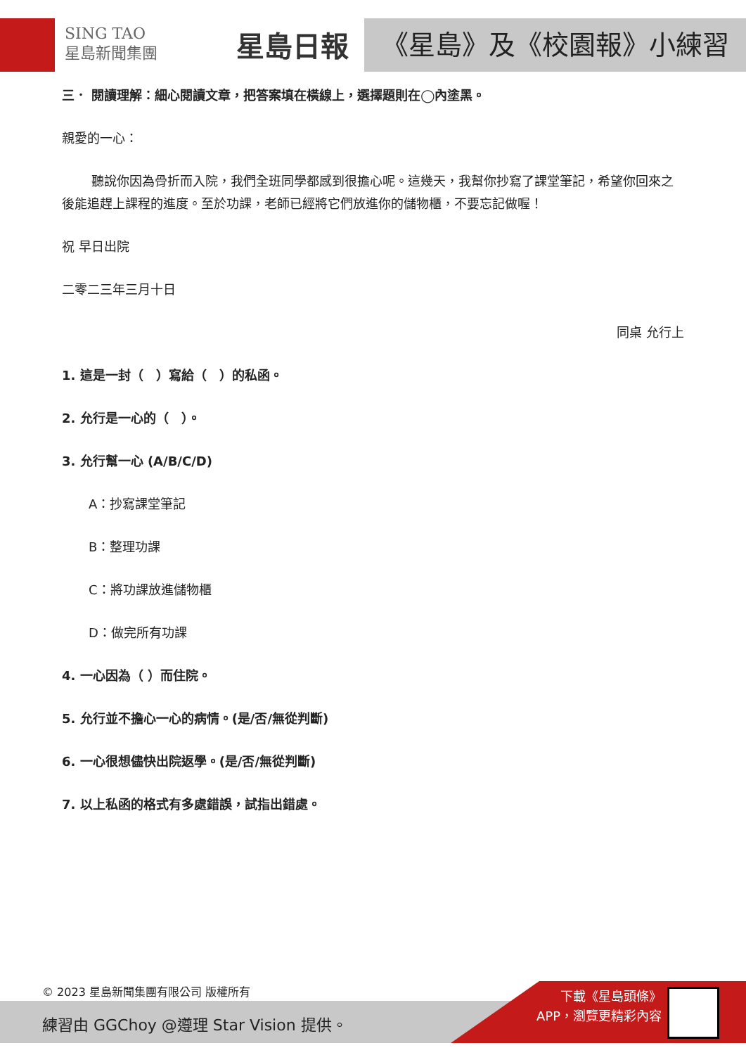SING TAO
星島新聞集團
星島日報 《星島》及《校園報》小練習
三． 閱讀理解：細心閱讀文章，把答案填在橫線上，選擇題則在◯內塗黑。
親愛的一心：
聽說你因為骨折而入院，我們全班同學都感到很擔心呢。這幾天，我幫你抄寫了課堂筆記，希望你回來之後能追趕上課程的進度。至於功課，老師已經將它們放進你的儲物櫃，不要忘記做喔！
祝 早日出院
二零二三年三月十日
同桌 允行上
1. 這是一封（　）寫給（　）的私函。
2. 允行是一心的（　）。
3. 允行幫一心 (A/B/C/D)
A：抄寫課堂筆記
B：整理功課
C：將功課放進儲物櫃
D：做完所有功課
4. 一心因為（ ）而住院。
5. 允行並不擔心一心的病情。(是/否/無從判斷)
6. 一心很想儘快出院返學。(是/否/無從判斷)
7. 以上私函的格式有多處錯誤，試指出錯處。
© 2023 星島新聞集團有限公司 版權所有
練習由 GGChoy @遵理 Star Vision 提供。
下載《星島頭條》
APP，瀏覽更精彩內容